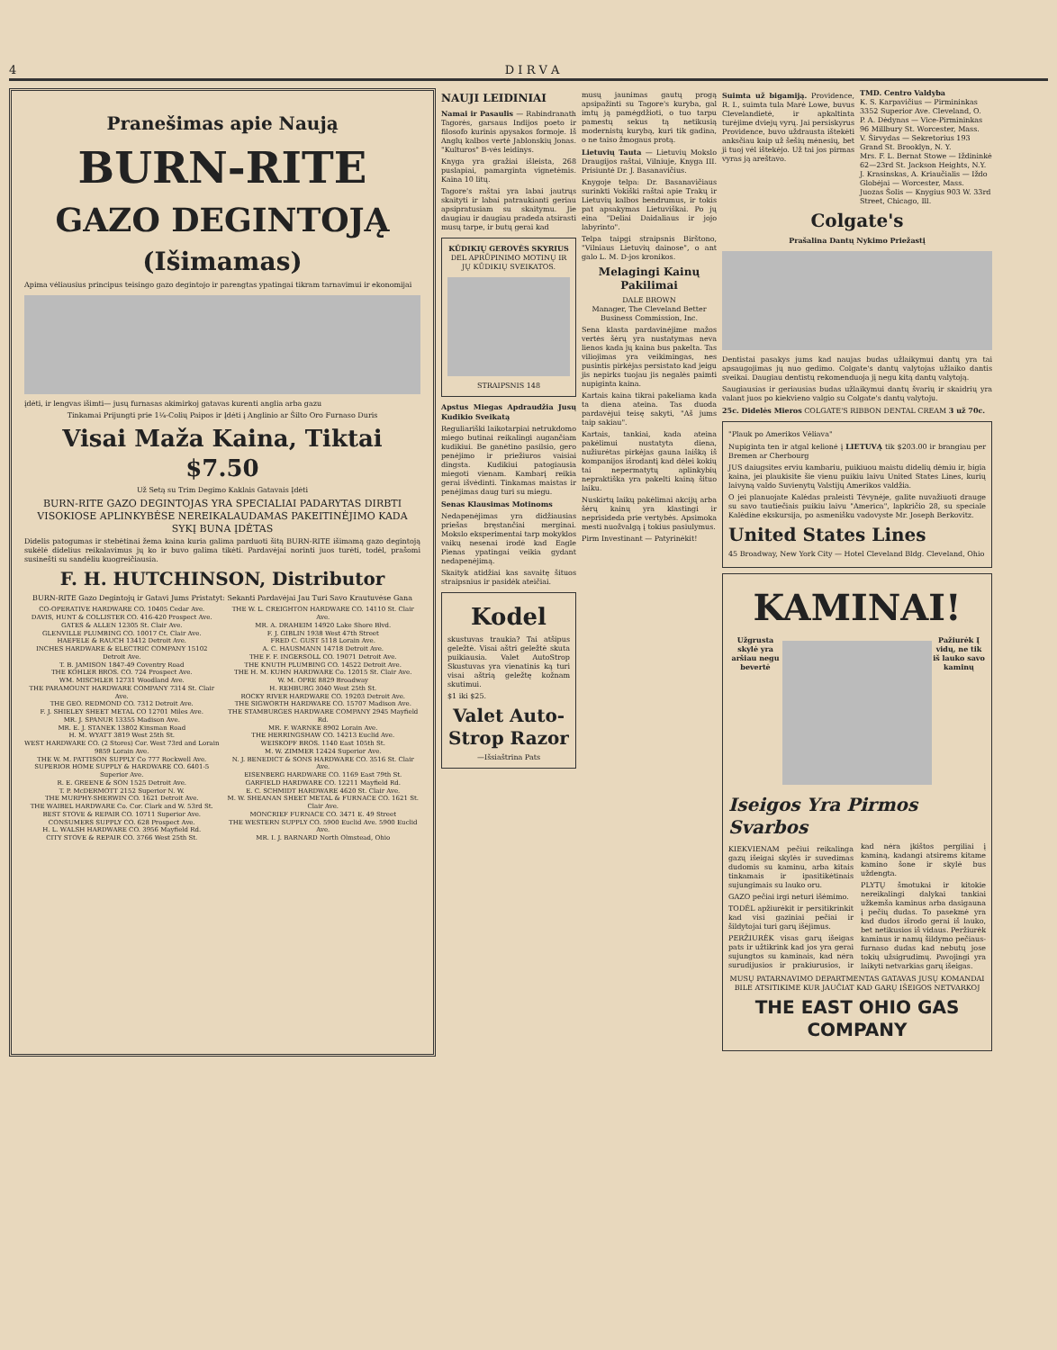4 D I R V A
Pranešimas apie Naują
BURN-RITE
GAZO DEGINTOJĄ
(Išimamas)
Apima vėliausius principus teisingo gazo degintojo ir parengtas ypatingai tikram tarnavimui ir ekonomijai
įdėti, ir lengvas išimti— jusų furnasas akimirkoj gatavas kurenti anglia arba gazu
Tinkamai Prijungti prie 1¼-Colių Paipos ir Įdėti į Anglinio ar Šilto Oro Furnaso Duris
Visai Maža Kaina, Tiktai $7.50
Už Setą su Trim Degimo Kaklais Gatavais Įdėti
BURN-RITE GAZO DEGINTOJAS YRA SPECIALIAI PADARYTAS DIRBTI VISOKIOSE APLINKYBĖSE NEREIKALAUDAMAS PAKEITINĖJIMO KADA SYKĮ BUNA ĮDĖTAS
Didelis patogumas ir stebėtinai žema kaina kuria galima parduoti šitą BURN-RITE išimamą gazo degintoją sukėlė didelius reikalavimus jų ko ir buvo galima tikėti. Pardavėjai norinti juos turėti, todėl, prašomi susinešti su sandėliu kuogreičiausia.
F. H. HUTCHINSON, Distributor
BURN-RITE Gazo Degintojų ir Gatavi Jums Pristatyt: Sekanti Pardavėjai Jau Turi Savo Krautuvėse Gana
CO-OPERATIVE HARDWARE CO. 10405 Cedar Ave.
DAVIS, HUNT & COLLISTER CO. 416-420 Prospect Ave.
GATES & ALLEN 12305 St. Clair Ave.
GLENVILLE PLUMBING CO. 10017 Ct. Clair Ave.
HAEFELE & RAUCH 13412 Detroit Ave.
INCHES HARDWARE & ELECTRIC COMPANY 15102 Detroit Ave.
T. B. JAMISON 1847-49 Coventry Road
THE KOHLER BROS. CO. 724 Prospect Ave.
WM. MISCHLER 12731 Woodland Ave.
THE PARAMOUNT HARDWARE COMPANY 7314 St. Clair Ave.
THE GEO. REDMOND CO. 7312 Detroit Ave.
F. J. SHIELEY SHEET METAL CO 12701 Miles Ave.
MR. J. SPANUR 13355 Madison Ave.
MR. E. J. STANEK 13802 Kinsman Road
H. M. WYATT 3819 West 25th St.
WEST HARDWARE CO. (2 Stores) Cor. West 73rd and Lorain 9859 Lorain Ave.
THE W. M. PATTISON SUPPLY Co 777 Rockwell Ave.
SUPERIOR HOME SUPPLY & HARDWARE CO. 6401-5 Superior Ave.
R. E. GREENE & SON 1525 Detroit Ave.
T. P. McDERMOTT 2152 Superior N. W.
THE MURPHY-SHERWIN CO. 1621 Detroit Ave.
THE WAIBEL HARDWARE Co. Cor. Clark and W. 53rd St.
BEST STOVE & REPAIR CO. 10711 Superior Ave.
CONSUMERS SUPPLY CO. 628 Prospect Ave.
H. L. WALSH HARDWARE CO. 3956 Mayfield Rd.
CITY STOVE & REPAIR CO. 3766 West 25th St.
THE W. L. CREIGHTON HARDWARE CO. 14110 St. Clair Ave.
MR. A. DRAHEIM 14920 Lake Shore Blvd.
F. J. GIBLIN 1938 West 47th Street
FRED C. GUST 5118 Lorain Ave.
A. C. HAUSMANN 14718 Detroit Ave.
THE F. F. INGERSOLL CO. 19071 Detroit Ave.
THE KNUTH PLUMBING CO. 14522 Detroit Ave.
THE H. M. KUHN HARDWARE Co. 12015 St. Clair Ave.
W. M. OPRE 8829 Broadway
H. REHBURG 3040 West 25th St.
ROCKY RIVER HARDWARE CO. 19203 Detroit Ave.
THE SIGWORTH HARDWARE CO. 15707 Madison Ave.
THE STAMBURGES HARDWARE COMPANY 2945 Mayfield Rd.
MR. F. WARNKE 8902 Lorain Ave.
THE HERRINGSHAW CO. 14213 Euclid Ave.
WEISKOPF BROS. 1140 East 105th St.
M. W. ZIMMER 12424 Superior Ave.
N. J. BENEDICT & SONS HARDWARE CO. 3516 St. Clair Ave.
EISENBERG HARDWARE CO. 1169 East 79th St.
GARFIELD HARDWARE CO. 12211 Mayfield Rd.
E. C. SCHMIDT HARDWARE 4620 St. Clair Ave.
M. W. SHEANAN SHEET METAL & FURNACE CO. 1621 St. Clair Ave.
MONCRIEF FURNACE CO. 3471 E. 49 Street
THE WESTERN SUPPLY CO. 5900 Euclid Ave. 5900 Euclid Ave.
MR. I. J. BARNARD North Olmstead, Ohio
NAUJI LEIDINIAI
Namai ir Pasaulis — Rabindranath Tagorės, garsaus Indijos poeto ir filosofo kurinis apysakos formoje. Iš Anglų kalbos vertė Jablonskių Jonas. "Kulturos" B-vės leidinys.
Knyga yra gražiai išleista, 268 puslapiai, pamarginta vignetėmis. Kaina 10 litų.
Tagore's raštai yra labai jautrųs skaityti ir labai patraukianti geriau apsipratusiam su skaitymu. Jie daugiau ir daugiau pradeda atsirasti musų tarpe, ir butų gerai kad
KŪDIKIŲ GEROVĖS SKYRIUS
DEL APRŪPINIMO MOTINŲ IR JŲ KŪDIKIŲ SVEIKATOS.
STRAIPSNIS 148
Apstus Miegas Apdraudžia Jusų Kudikio Sveikatą
Reguliariški laikotarpiai netrukdomo miego butinai reikalingi augančiam kudikiui. Be ganėtino pasilsio, gero penėjimo ir priežiuros vaisiai dingsta. Kudikiui patogiausia miegoti vienam. Kambarį reikia gerai išvėdinti. Tinkamas maistas ir penėjimas daug turi su miegu.
Senas Klausimas Motinoms
Nedapenėjimas yra didžiausias priešas bręstančiai merginai. Mokslo eksperimentai tarp mokyklos vaikų nesenai irodė kad Eagle Pienas ypatingai veikia gydant nedapenėjimą.
Skaityk atidžiai kas savaitę šituos straipsnius ir pasidėk ateičiai.
Kodel
skustuvas traukia? Tai atšipus geležtė. Visai aštri geležtė skuta puikiausia. Valet AutoStrop Skustuvas yra vienatinis ką turi visai aštrią geležtę kožnam skutimui.
$1 iki $25.
Valet Auto-Strop Razor
—Išsiaštrina Pats
musų jaunimas gautų progą apsipažinti su Tagore's kuryba, gal imtų ją pamėgdžioti, o tuo tarpu pamestų sekus tą netikusią modernistų kurybą, kuri tik gadina, o ne taiso žmogaus protą.
Lietuvių Tauta — Lietuvių Mokslo Draugijos raštai, Vilniuje, Knyga III. Prisiuntė Dr. J. Basanavičius.
Knygoje telpa: Dr. Basanavičiaus surinkti Vokiški raštai apie Trakų ir Lietuvių kalbos bendrumus, ir tokis pat apsakymas Lietuviškai. Po jų eina "Deliai Daidaliaus ir jojo labyrinto".
Telpa taipgi straipsnis Birštono, "Vilniaus Lietuvių dainose", o ant galo L. M. D-jos kronikos.
Melagingi Kainų Pakilimai
DALE BROWN
Manager, The Cleveland Better Business Commission, Inc.
Sena klasta pardavinėjime mažos vertės šėrų yra nustatymas neva lienos kada jų kaina bus pakelta. Tas viliojimas yra veikimingas, nes pusintis pirkėjas persistato kad jeigu jis nepirks tuojau jis negalės paimti nupiginta kaina.
Kartais kaina tikrai pakeliama kada ta diena ateina. Tas duoda pardavėjui teisę sakyti, "Aš jums taip sakiau".
Kartais, tankiai, kada ateina pakėlimui nustatyta diena, nužiurėtas pirkėjas gauna laišką iš kompanijos išrodantį kad dėlei kokių tai nepermatytų aplinkybių nepraktiška yra pakelti kainą šituo laiku.
Nuskirtų laikų pakėlimai akcijų arba šėrų kainų yra klastingi ir neprisideda prie vertybės. Apsimoka mesti nuožvalgą į tokius pasiulymus.
Pirm Investinant — Patyrinėkit!
Suimta už bigamiją. Providence, R. I., suimta tula Marė Lowe, buvus Clevelandietė, ir apkaltinta turėjime dviejų vyrų. Jai persiskyrus Providence, buvo uždrausta ištekėti anksčiau kaip už šešių mėnesių, bet ji tuoj vėl ištekėjo. Už tai jos pirmas vyras ją areštavo.
TMD. Centro Valdyba
K. S. Karpavičius — Pirmininkas 3352 Superior Ave. Cleveland, O.
P. A. Dėdynas — Vice-Pirmininkas 96 Millbury St. Worcester, Mass.
V. Širvydas — Sekretorius 193 Grand St. Brooklyn, N. Y.
Mrs. F. L. Bernat Stowe — Iždininkė 62—23rd St. Jackson Heights, N.Y.
J. Krasinskas, A. Kriaučialis — Iždo Globėjai — Worcester, Mass.
Juozas Šolis — Knygius 903 W. 33rd Street, Chicago, Ill.
Colgate's
Prašalina Dantų Nykimo Priežastį
Dentistai pasakys jums kad naujas budas užlaikymui dantų yra tai apsaugojimas jų nuo gedimo. Colgate's dantų valytojas užlaiko dantis sveikai. Daugiau dentistų rekomenduoja jį negu kitą dantų valytoją.
Saugiausias ir geriausias budas užlaikymui dantų švarių ir skaidrių yra valant juos po kiekvieno valgio su Colgate's dantų valytoju.
25c. Didelės Mieros COLGATE'S RIBBON DENTAL CREAM 3 už 70c.
"Plauk po Amerikos Vėliava"
Nupiginta ten ir atgal kelionė į LIETUVĄ tik $203.00 ir brangiau per Bremen ar Cherbourg
JUS daiugsites erviu kambariu, puikiuou maistu didelių dėmiu ir, bigia kaina, jei plaukisite šie vienu puikiu laivu United States Lines, kurių laivyną valdo Suvienytų Valstijų Amerikos valdžia.
O jei planuojate Kalėdas praleisti Tėvynėje, galite nuvažiuoti drauge su savo tautiečiais puikiu laivu "America", lapkričio 28, su speciale Kalėdine ekskursija, po asmenišku vadovyste Mr. Joseph Berkovitz.
United States Lines
45 Broadway, New York City — Hotel Cleveland Bldg. Cleveland, Ohio
KAMINAI!
Užgrusta skylė yra aršiau negu bevertė
Pažiurėk Į vidų, ne tik iš lauko savo kaminų
Iseigos Yra Pirmos Svarbos
KIEKVIENAM pečiui reikalinga gazų išeigai skylės ir suvedimas dudomis su kaminu, arba kitais tinkamais ir ipasitikėtinais sujungimais su lauko oru.
GAZO pečiai irgi neturi išėmimo.
TODĖL apžiurėkit ir persitikrinkit kad visi gaziniai pečiai ir šildytojai turi garų išėjimus.
PERŽIURĖK visas garų išeigas pats ir užtikrink kad jos yra gerai sujungtos su kaminais, kad nėra surudijusios ir prakiurusios, ir kad nėra įkištos pergiliai į kaminą, kadangi atsirems kitame kamino šone ir skylė bus uždengta.
PLYTŲ šmotukai ir kitokie nereikalingi dalykai tankiai užkemša kaminus arba dasigauna į pečių dudas. To pasekmė yra kad dudos išrodo gerai iš lauko, bet netikusios iš vidaus. Peržiurėk kaminus ir namų šildymo pečiaus-furnaso dudas kad nebutų jose tokių užsigrudimų. Pavojingi yra laikyti netvarkias garų išeigas.
MUSŲ PATARNAVIMO DEPARTMENTAS GATAVAS JUSŲ KOMANDAI BILE ATSITIKIME KUR JAUČIAT KAD GARŲ IŠEIGOS NETVARKOJ
THE EAST OHIO GAS COMPANY